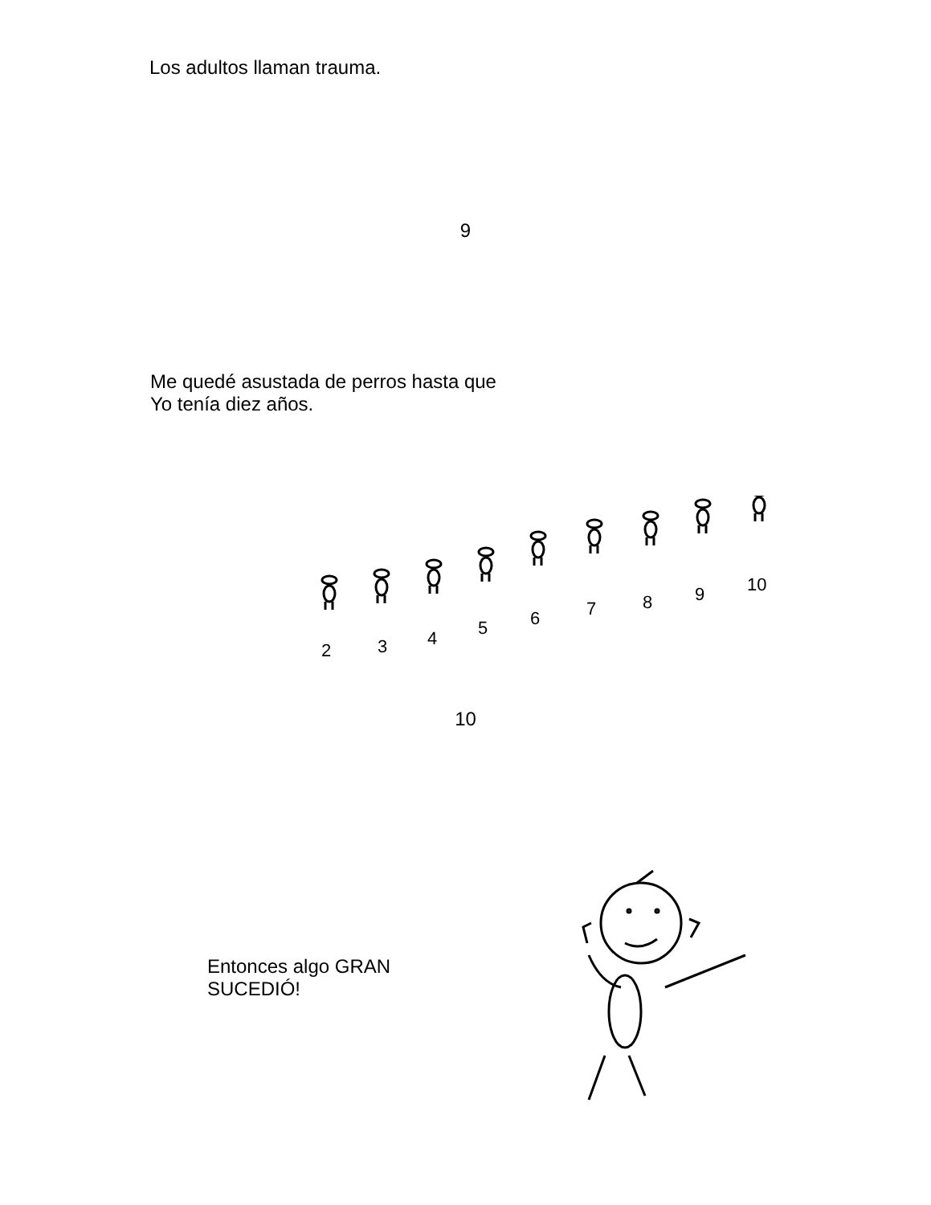Los adultos llaman trauma.
9
Me quedé asustada de perros hasta que
Yo tenía diez años.
2
3
4
5
6
7
8
9
10
10
Entonces algo GRAN SUCEDIÓ!